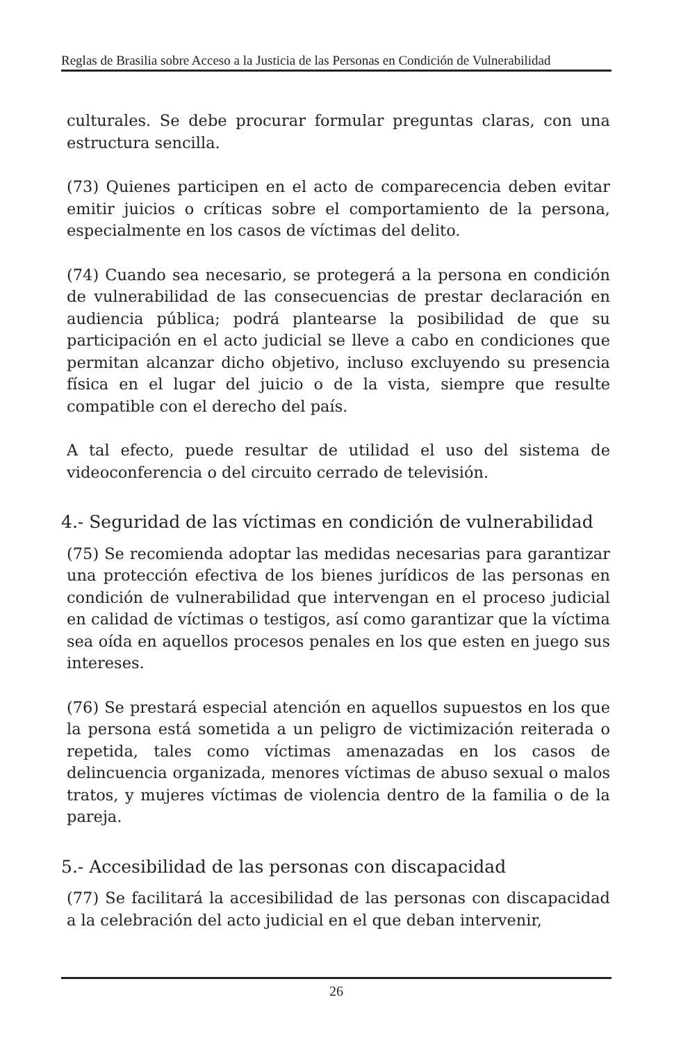Reglas de Brasilia sobre Acceso a la Justicia de las Personas en Condición de Vulnerabilidad
culturales. Se debe procurar formular preguntas claras, con una estructura sencilla.
(73) Quienes participen en el acto de comparecencia deben evitar emitir juicios o críticas sobre el comportamiento de la persona, especialmente en los casos de víctimas del delito.
(74) Cuando sea necesario, se protegerá a la persona en condición de vulnerabilidad de las consecuencias de prestar declaración en audiencia pública; podrá plantearse la posibilidad de que su participación en el acto judicial se lleve a cabo en condiciones que permitan alcanzar dicho objetivo, incluso excluyendo su presencia física en el lugar del juicio o de la vista, siempre que resulte compatible con el derecho del país.
A tal efecto, puede resultar de utilidad el uso del sistema de videoconferencia o del circuito cerrado de televisión.
4.- Seguridad de las víctimas en condición de vulnerabilidad
(75) Se recomienda adoptar las medidas necesarias para garantizar una protección efectiva de los bienes jurídicos de las personas en condición de vulnerabilidad que intervengan en el proceso judicial en calidad de víctimas o testigos, así como garantizar que la víctima sea oída en aquellos procesos penales en los que esten en juego sus intereses.
(76) Se prestará especial atención en aquellos supuestos en los que la persona está sometida a un peligro de victimización reiterada o repetida, tales como víctimas amenazadas en los casos de delincuencia organizada, menores víctimas de abuso sexual o malos tratos, y mujeres víctimas de violencia dentro de la familia o de la pareja.
5.- Accesibilidad de las personas con discapacidad
(77) Se facilitará la accesibilidad de las personas con discapacidad a la celebración del acto judicial en el que deban intervenir,
26